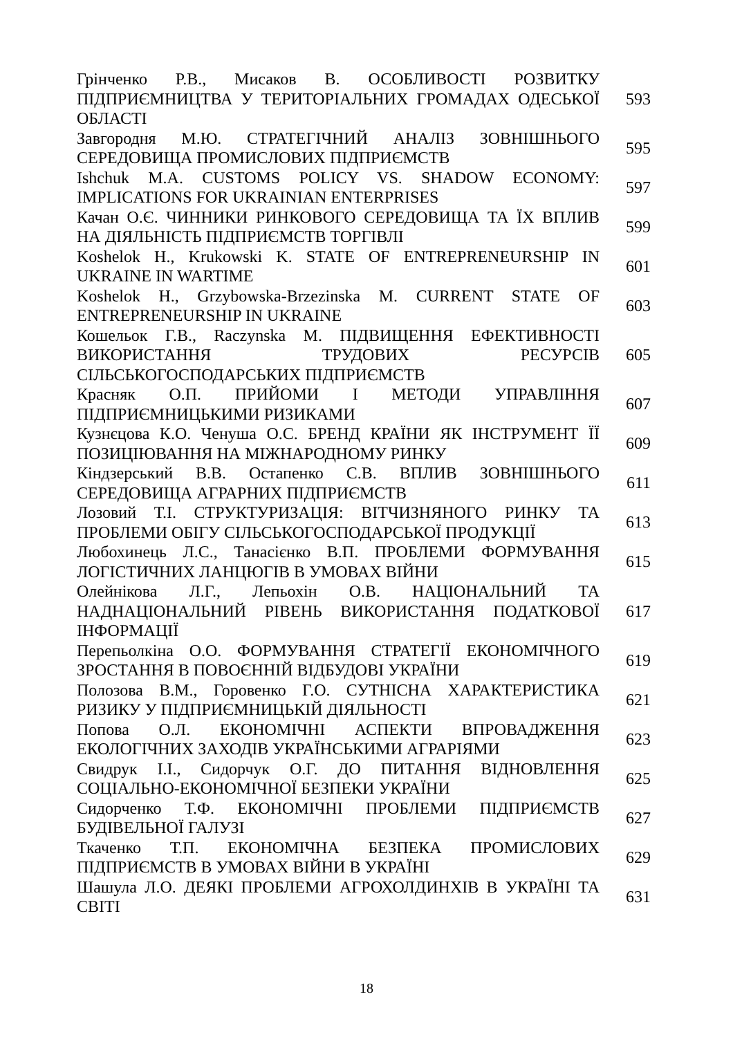| Грінченко Р.В., Мисаков В. ОСОБЛИВОСТІ РОЗВИТКУ ПІДПРИЄМНИЦТВА У ТЕРИТОРІАЛЬНИХ ГРОМАДАХ ОДЕСЬКОЇ ОБЛАСТІ | 593 |
| Завгородня М.Ю. СТРАТЕГІЧНИЙ АНАЛІЗ ЗОВНІШНЬОГО СЕРЕДОВИЩА ПРОМИСЛОВИХ ПІДПРИЄМСТВ | 595 |
| Ishchuk M.A. CUSTOMS POLICY VS. SHADOW ECONOMY: IMPLICATIONS FOR UKRAINIAN ENTERPRISES | 597 |
| Качан О.Є. ЧИННИКИ РИНКОВОГО СЕРЕДОВИЩА ТА ЇХ ВПЛИВ НА ДІЯЛЬНІСТЬ ПІДПРИЄМСТВ ТОРГІВЛІ | 599 |
| Koshelok H., Krukowski K. STATE OF ENTREPRENEURSHIP IN UKRAINE IN WARTIME | 601 |
| Koshelok H., Grzybowska-Brzezinska M. CURRENT STATE OF ENTREPRENEURSHIP IN UKRAINE | 603 |
| Кошельок Г.В., Raczynska M. ПІДВИЩЕННЯ ЕФЕКТИВНОСТІ ВИКОРИСТАННЯ ТРУДОВИХ РЕСУРСІВ СІЛЬСЬКОГОСПОДАРСЬКИХ ПІДПРИЄМСТВ | 605 |
| Красняк О.П. ПРИЙОМИ І МЕТОДИ УПРАВЛІННЯ ПІДПРИЄМНИЦЬКИМИ РИЗИКАМИ | 607 |
| Кузнєцова К.О. Ченуша О.С. БРЕНД КРАЇНИ ЯК ІНСТРУМЕНТ ЇЇ ПОЗИЦІЮВАННЯ НА МІЖНАРОДНОМУ РИНКУ | 609 |
| Кіндзерський В.В. Остапенко С.В. ВПЛИВ ЗОВНІШНЬОГО СЕРЕДОВИЩА АГРАРНИХ ПІДПРИЄМСТВ | 611 |
| Лозовий Т.І. СТРУКТУРИЗАЦІЯ: ВІТЧИЗНЯНОГО РИНКУ ТА ПРОБЛЕМИ ОБІГУ СІЛЬСЬКОГОСПОДАРСЬКОЇ ПРОДУКЦІЇ | 613 |
| Любохинець Л.С., Танасієнко В.П. ПРОБЛЕМИ ФОРМУВАННЯ ЛОГІСТИЧНИХ ЛАНЦЮГІВ В УМОВАХ ВІЙНИ | 615 |
| Олейнікова Л.Г., Лепьохін О.В. НАЦІОНАЛЬНИЙ ТА НАДНАЦІОНАЛЬНИЙ РІВЕНЬ ВИКОРИСТАННЯ ПОДАТКОВОЇ ІНФОРМАЦІЇ | 617 |
| Перепьолкіна О.О. ФОРМУВАННЯ СТРАТЕГІЇ ЕКОНОМІЧНОГО ЗРОСТАННЯ В ПОВОЄННІЙ ВІДБУДОВІ УКРАЇНИ | 619 |
| Полозова В.М., Горовенко Г.О. СУТНІСНА ХАРАКТЕРИСТИКА РИЗИКУ У ПІДПРИЄМНИЦЬКІЙ ДІЯЛЬНОСТІ | 621 |
| Попова О.Л. ЕКОНОМІЧНІ АСПЕКТИ ВПРОВАДЖЕННЯ ЕКОЛОГІЧНИХ ЗАХОДІВ УКРАЇНСЬКИМИ АГРАРІЯМИ | 623 |
| Свидрук І.І., Сидорчук О.Г. ДО ПИТАННЯ ВІДНОВЛЕННЯ СОЦІАЛЬНО-ЕКОНОМІЧНОЇ БЕЗПЕКИ УКРАЇНИ | 625 |
| Сидорченко Т.Ф. ЕКОНОМІЧНІ ПРОБЛЕМИ ПІДПРИЄМСТВ БУДІВЕЛЬНОЇ ГАЛУЗІ | 627 |
| Ткаченко Т.П. ЕКОНОМІЧНА БЕЗПЕКА ПРОМИСЛОВИХ ПІДПРИЄМСТВ В УМОВАХ ВІЙНИ В УКРАЇНІ | 629 |
| Шашула Л.О. ДЕЯКІ ПРОБЛЕМИ АГРОХОЛДИНХІВ В УКРАЇНІ ТА СВІТІ | 631 |
18